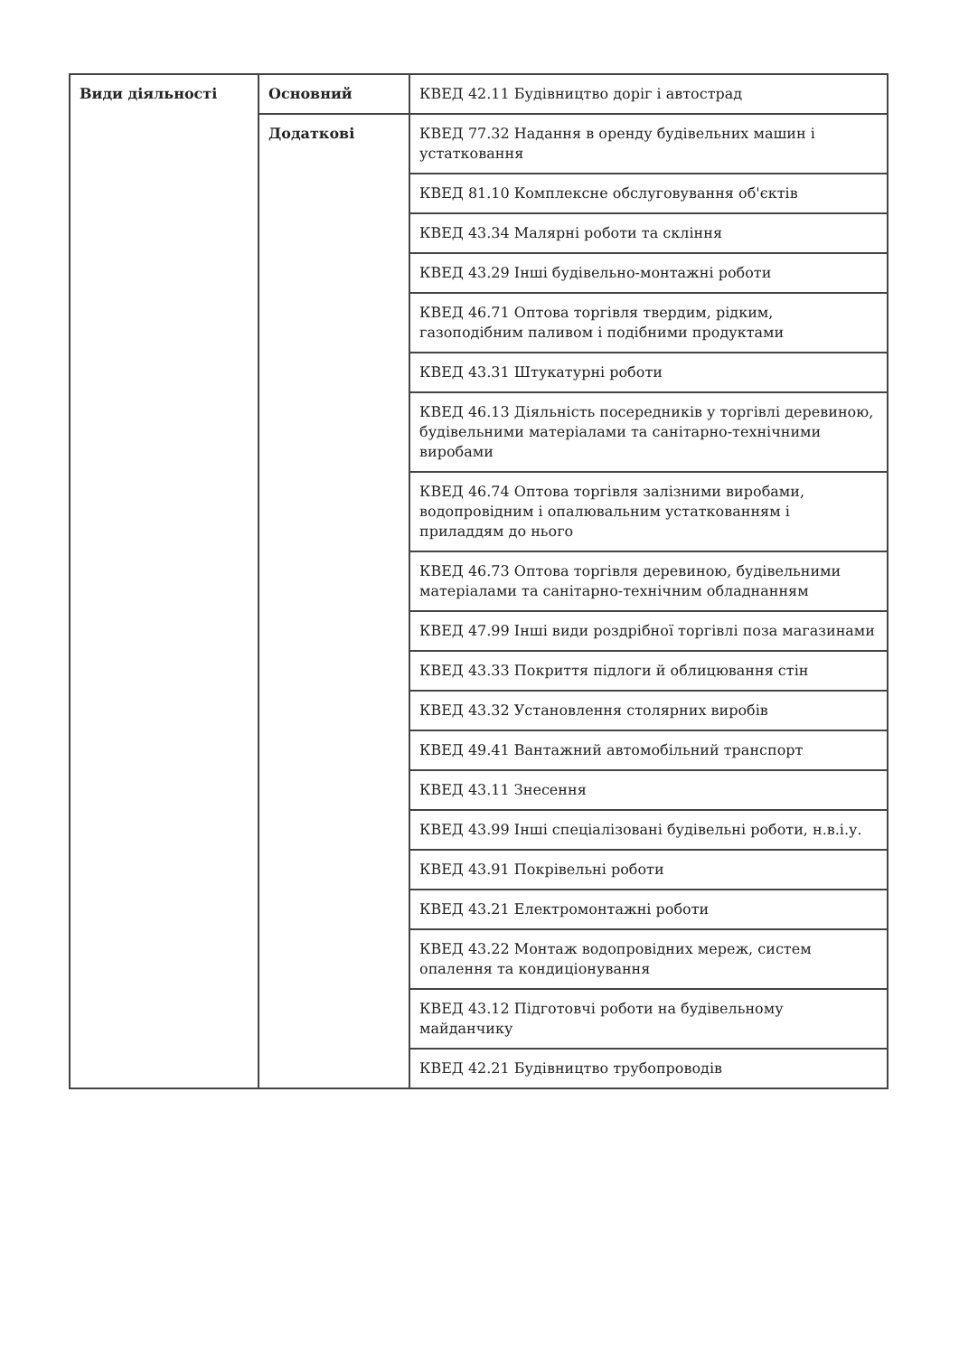| Види діяльності | Основний | КВЕД 42.11 Будівництво доріг і автострад |
| | Додаткові | КВЕД 77.32 Надання в оренду будівельних машин і устатковання |
| | | КВЕД 81.10 Комплексне обслуговування об'єктів |
| | | КВЕД 43.34 Малярні роботи та скління |
| | | КВЕД 43.29 Інші будівельно-монтажні роботи |
| | | КВЕД 46.71 Оптова торгівля твердим, рідким, газоподібним паливом і подібними продуктами |
| | | КВЕД 43.31 Штукатурні роботи |
| | | КВЕД 46.13 Діяльність посередників у торгівлі деревиною, будівельними матеріалами та санітарно-технічними виробами |
| | | КВЕД 46.74 Оптова торгівля залізними виробами, водопровідним і опалювальним устаткованням і приладдям до нього |
| | | КВЕД 46.73 Оптова торгівля деревиною, будівельними матеріалами та санітарно-технічним обладнанням |
| | | КВЕД 47.99 Інші види роздрібної торгівлі поза магазинами |
| | | КВЕД 43.33 Покриття підлоги й облицювання стін |
| | | КВЕД 43.32 Установлення столярних виробів |
| | | КВЕД 49.41 Вантажний автомобільний транспорт |
| | | КВЕД 43.11 Знесення |
| | | КВЕД 43.99 Інші спеціалізовані будівельні роботи, н.в.і.у. |
| | | КВЕД 43.91 Покрівельні роботи |
| | | КВЕД 43.21 Електромонтажні роботи |
| | | КВЕД 43.22 Монтаж водопровідних мереж, систем опалення та кондиціонування |
| | | КВЕД 43.12 Підготовчі роботи на будівельному майданчику |
| | | КВЕД 42.21 Будівництво трубопроводів |